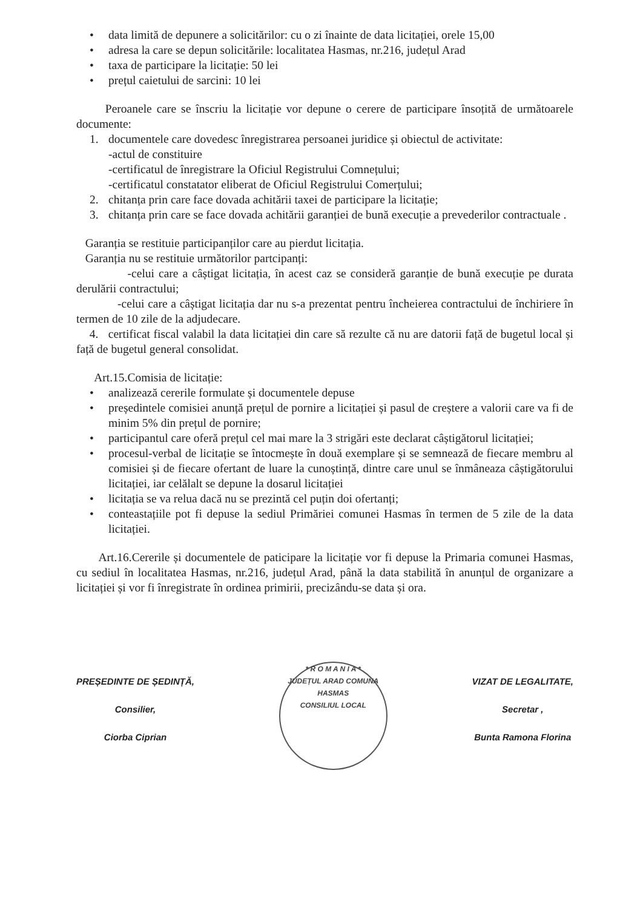• data limită de depunere a solicitărilor: cu o zi înainte de data licitației, orele 15,00
• adresa la care se depun solicitările: localitatea Hasmas, nr.216, județul Arad
• taxa de participare la licitație: 50 lei
• prețul caietului de sarcini: 10 lei
Peroanele care se înscriu la licitație vor depune o cerere de participare însoțită de următoarele documente:
1. documentele care dovedesc înregistrarea persoanei juridice și obiectul de activitate:
-actul de constituire
-certificatul de înregistrare la Oficiul Registrului Comnețului;
-certificatul constatator eliberat de Oficiul Registrului Comerțului;
2. chitanța prin care face dovada achitării taxei de participare la licitație;
3. chitanța prin care se face dovada achitării garanției de bună execuție a prevederilor contractuale .
Garanția se restituie participanților care au pierdut licitația.
Garanția nu se restituie următorilor partcipanți:
-celui care a câștigat licitația, în acest caz se consideră garanție de bună execuție pe durata derulării contractului;
-celui care a câștigat licitația dar nu s-a prezentat pentru încheierea contractului de închiriere în termen de 10 zile de la adjudecare.
4. certificat fiscal valabil la data licitației din care să rezulte că nu are datorii față de bugetul local și față de bugetul general consolidat.
Art.15.Comisia de licitație:
• analizează cererile formulate și documentele depuse
• președintele comisiei anunță prețul de pornire a licitației și pasul de creștere a valorii care va fi de minim 5% din prețul de pornire;
• participantul care oferă prețul cel mai mare la 3 strigări este declarat câștigătorul licitației;
• procesul-verbal de licitație se întocmește în două exemplare și se semnează de fiecare membru al comisiei și de fiecare ofertant de luare la cunoștință, dintre care unul se înmâneaza câștigătorului licitației, iar celălalt se depune la dosarul licitației
• licitația se va relua dacă nu se prezintă cel puțin doi ofertanți;
• conteastațiile pot fi depuse la sediul Primăriei comunei Hasmas în termen de 5 zile de la data licitației.
Art.16.Cererile și documentele de paticipare la licitație vor fi depuse la Primaria comunei Hasmas, cu sediul în localitatea Hasmas, nr.216, județul Arad, până la data stabilită în anunțul de organizare a licitației și vor fi înregistrate în ordinea primirii, precizându-se data și ora.
PREȘEDINTE DE ȘEDINȚĂ,
Consilier,
Ciorba Ciprian
* R O M A N I A *
JUDEȚUL ARAD COMUNA HASMAS
CONSILIUL LOCAL
VIZAT DE LEGALITATE,
Secretar ,
Bunta Ramona Florina